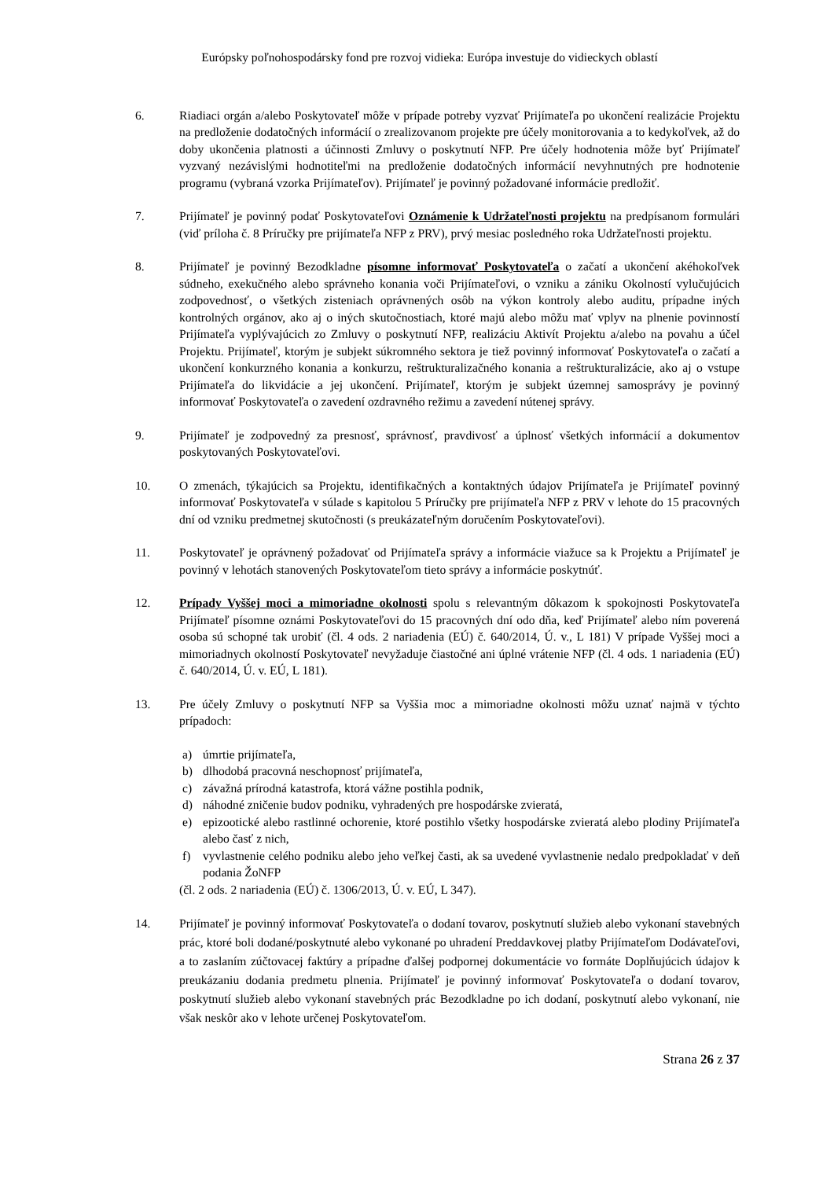Európsky poľnohospodársky fond pre rozvoj vidieka: Európa investuje do vidieckych oblastí
6. Riadiaci orgán a/alebo Poskytovateľ môže v prípade potreby vyzvať Prijímateľa po ukončení realizácie Projektu na predloženie dodatočných informácií o zrealizovanom projekte pre účely monitorovania a to kedykoľvek, až do doby ukončenia platnosti a účinnosti Zmluvy o poskytnutí NFP. Pre účely hodnotenia môže byť Prijímateľ vyzvaný nezávislými hodnotiteľmi na predloženie dodatočných informácií nevyhnutných pre hodnotenie programu (vybraná vzorka Prijímateľov). Prijímateľ je povinný požadované informácie predložiť.
7. Prijímateľ je povinný podať Poskytovateľovi Oznámenie k Udržateľnosti projektu na predpísanom formulári (viď príloha č. 8 Príručky pre prijímateľa NFP z PRV), prvý mesiac posledného roka Udržateľnosti projektu.
8. Prijímateľ je povinný Bezodkladne písomne informovať Poskytovateľa o začatí a ukončení akéhokoľvek súdneho, exekučného alebo správneho konania voči Prijímateľovi, o vzniku a zániku Okolností vylučujúcich zodpovednosť, o všetkých zisteniach oprávnených osôb na výkon kontroly alebo auditu, prípadne iných kontrolných orgánov, ako aj o iných skutočnostiach, ktoré majú alebo môžu mať vplyv na plnenie povinností Prijímateľa vyplývajúcich zo Zmluvy o poskytnutí NFP, realizáciu Aktivít Projektu a/alebo na povahu a účel Projektu. Prijímateľ, ktorým je subjekt súkromného sektora je tiež povinný informovať Poskytovateľa o začatí a ukončení konkurzného konania a konkurzu, reštrukturalizačného konania a reštrukturalizácie, ako aj o vstupe Prijímateľa do likvidácie a jej ukončení. Prijímateľ, ktorým je subjekt územnej samosprávy je povinný informovať Poskytovateľa o zavedení ozdravného režimu a zavedení nútenej správy.
9. Prijímateľ je zodpovedný za presnosť, správnosť, pravdivosť a úplnosť všetkých informácií a dokumentov poskytovaných Poskytovateľovi.
10. O zmenách, týkajúcich sa Projektu, identifikačných a kontaktných údajov Prijímateľa je Prijímateľ povinný informovať Poskytovateľa v súlade s kapitolou 5 Príručky pre prijímateľa NFP z PRV v lehote do 15 pracovných dní od vzniku predmetnej skutočnosti (s preukázateľným doručením Poskytovateľovi).
11. Poskytovateľ je oprávnený požadovať od Prijímateľa správy a informácie viažuce sa k Projektu a Prijímateľ je povinný v lehotách stanovených Poskytovateľom tieto správy a informácie poskytnúť.
12. Prípady Vyššej moci a mimoriadne okolnosti spolu s relevantným dôkazom k spokojnosti Poskytovateľa Prijímateľ písomne oznámi Poskytovateľovi do 15 pracovných dní odo dňa, keď Prijímateľ alebo ním poverená osoba sú schopné tak urobiť (čl. 4 ods. 2 nariadenia (EÚ) č. 640/2014, Ú. v., L 181) V prípade Vyššej moci a mimoriadnych okolností Poskytovateľ nevyžaduje čiastočné ani úplné vrátenie NFP (čl. 4 ods. 1 nariadenia (EÚ) č. 640/2014, Ú. v. EÚ, L 181).
13. Pre účely Zmluvy o poskytnutí NFP sa Vyššia moc a mimoriadne okolnosti môžu uznať najmä v týchto prípadoch:
a) úmrtie prijímateľa,
b) dlhodobá pracovná neschopnosť prijímateľa,
c) závažná prírodná katastrofa, ktorá vážne postihla podnik,
d) náhodné zničenie budov podniku, vyhradených pre hospodárske zvieratá,
e) epizootické alebo rastlinné ochorenie, ktoré postihlo všetky hospodárske zvieratá alebo plodiny Prijímateľa alebo časť z nich,
f) vyvlastnenie celého podniku alebo jeho veľkej časti, ak sa uvedené vyvlastnenie nedalo predpokladať v deň podania ŽoNFP
(čl. 2 ods. 2 nariadenia (EÚ) č. 1306/2013, Ú. v. EÚ, L 347).
14. Prijímateľ je povinný informovať Poskytovateľa o dodaní tovarov, poskytnutí služieb alebo vykonaní stavebných prác, ktoré boli dodané/poskytnuté alebo vykonané po uhradení Preddavkovej platby Prijímateľom Dodávateľovi, a to zaslaním zúčtovacej faktúry a prípadne ďalšej podpornej dokumentácie vo formáte Doplňujúcich údajov k preukázaniu dodania predmetu plnenia. Prijímateľ je povinný informovať Poskytovateľa o dodaní tovarov, poskytnutí služieb alebo vykonaní stavebných prác Bezodkladne po ich dodaní, poskytnutí alebo vykonaní, nie však neskôr ako v lehote určenej Poskytovateľom.
Strana 26 z 37